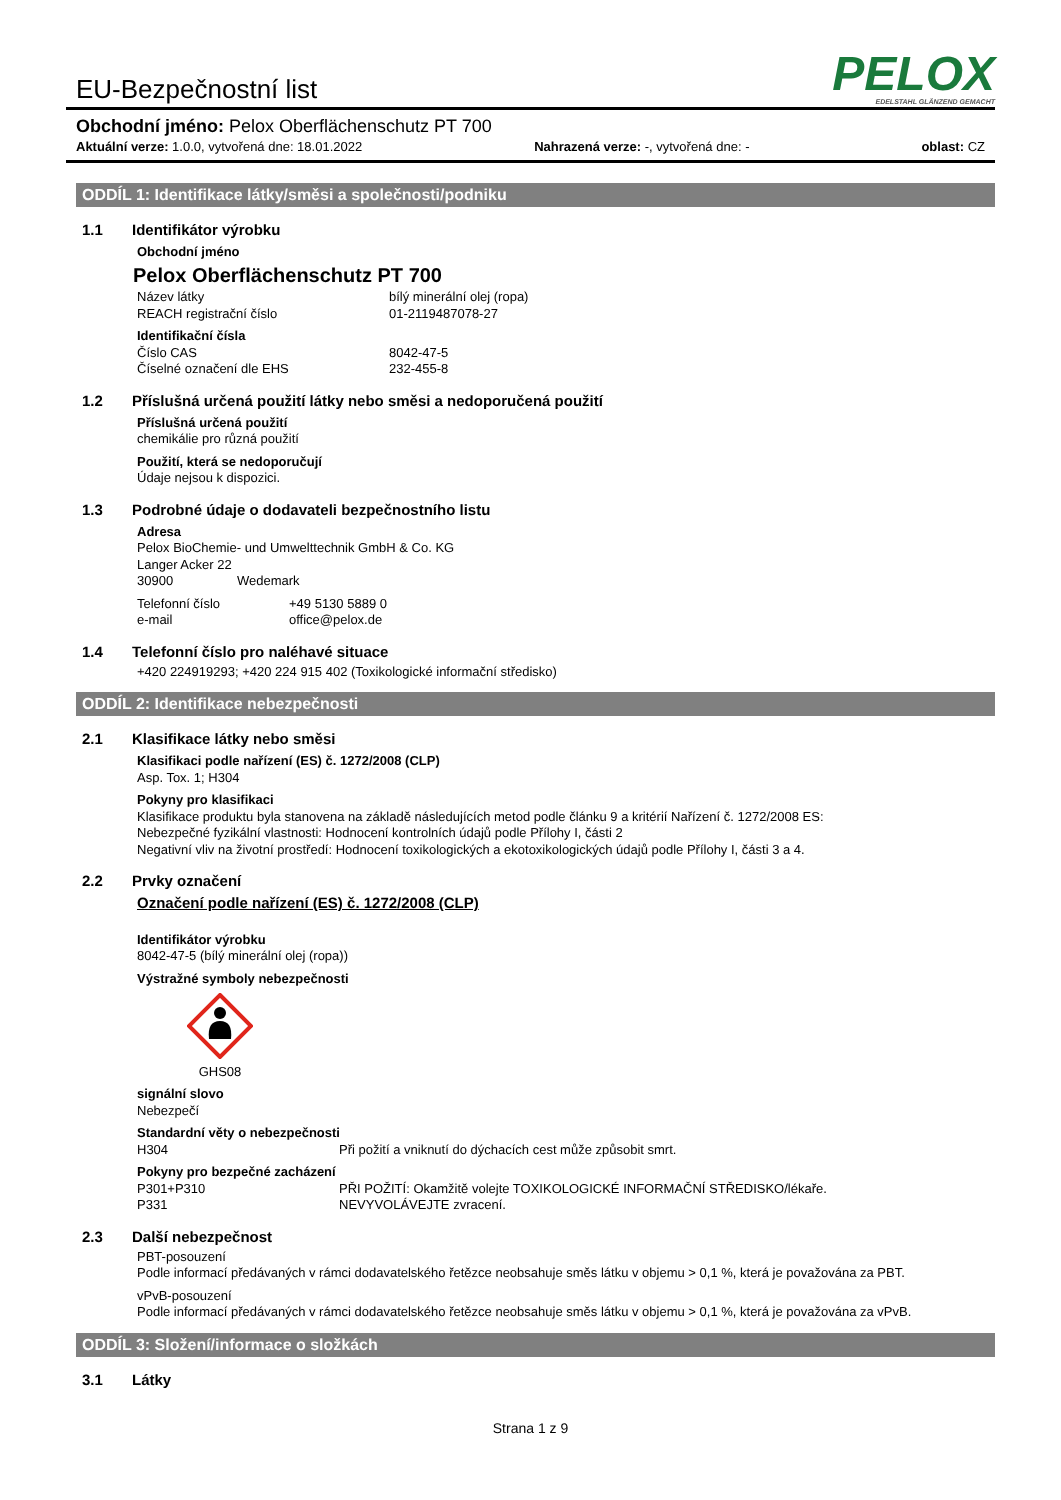EU-Bezpečnostní list
PELOX
EDELSTAHL GLÄNZEND GEMACHT
Obchodní jméno: Pelox Oberflächenschutz PT 700
Aktuální verze: 1.0.0, vytvořená dne: 18.01.2022 Nahrazená verze: -, vytvořená dne: - oblast: CZ
ODDÍL 1: Identifikace látky/směsi a společnosti/podniku
1.1 Identifikátor výrobku
Obchodní jméno
Pelox Oberflächenschutz PT 700
Název látky bílý minerální olej (ropa)
REACH registrační číslo 01-2119487078-27
Identifikační čísla
Číslo CAS 8042-47-5
Číselné označení dle EHS 232-455-8
1.2 Příslušná určená použití látky nebo směsi a nedoporučená použití
Příslušná určená použití
chemikálie pro různá použití
Použití, která se nedoporučují
Údaje nejsou k dispozici.
1.3 Podrobné údaje o dodavateli bezpečnostního listu
Adresa
Pelox BioChemie- und Umwelttechnik GmbH & Co. KG
Langer Acker 22
30900 Wedemark
Telefonní číslo +49 5130 5889 0
e-mail office@pelox.de
1.4 Telefonní číslo pro naléhavé situace
+420 224919293; +420 224 915 402 (Toxikologické informační středisko)
ODDÍL 2: Identifikace nebezpečnosti
2.1 Klasifikace látky nebo směsi
Klasifikaci podle nařízení (ES) č. 1272/2008 (CLP)
Asp. Tox. 1; H304
Pokyny pro klasifikaci
Klasifikace produktu byla stanovena na základě následujících metod podle článku 9 a kritérií Nařízení č. 1272/2008 ES:
Nebezpečné fyzikální vlastnosti: Hodnocení kontrolních údajů podle Přílohy I, části 2
Negativní vliv na životní prostředí: Hodnocení toxikologických a ekotoxikologických údajů podle Přílohy I, části 3 a 4.
2.2 Prvky označení
Označení podle nařízení (ES) č. 1272/2008 (CLP)
Identifikátor výrobku
8042-47-5 (bílý minerální olej (ropa))
Výstražné symboly nebezpečnosti
GHS08
signální slovo
Nebezpečí
Standardní věty o nebezpečnosti
H304 Při požití a vniknutí do dýchacích cest může způsobit smrt.
Pokyny pro bezpečné zacházení
P301+P310 PŘI POŽITÍ: Okamžitě volejte TOXIKOLOGICKÉ INFORMAČNÍ STŘEDISKO/lékaře.
P331 NEVYVOLÁVEJTE zvracení.
2.3 Další nebezpečnost
PBT-posouzení
Podle informací předávaných v rámci dodavatelského řetězce neobsahuje směs látku v objemu > 0,1 %, která je považována za PBT.
vPvB-posouzení
Podle informací předávaných v rámci dodavatelského řetězce neobsahuje směs látku v objemu > 0,1 %, která je považována za vPvB.
ODDÍL 3: Složení/informace o složkách
3.1 Látky
Strana 1 z 9